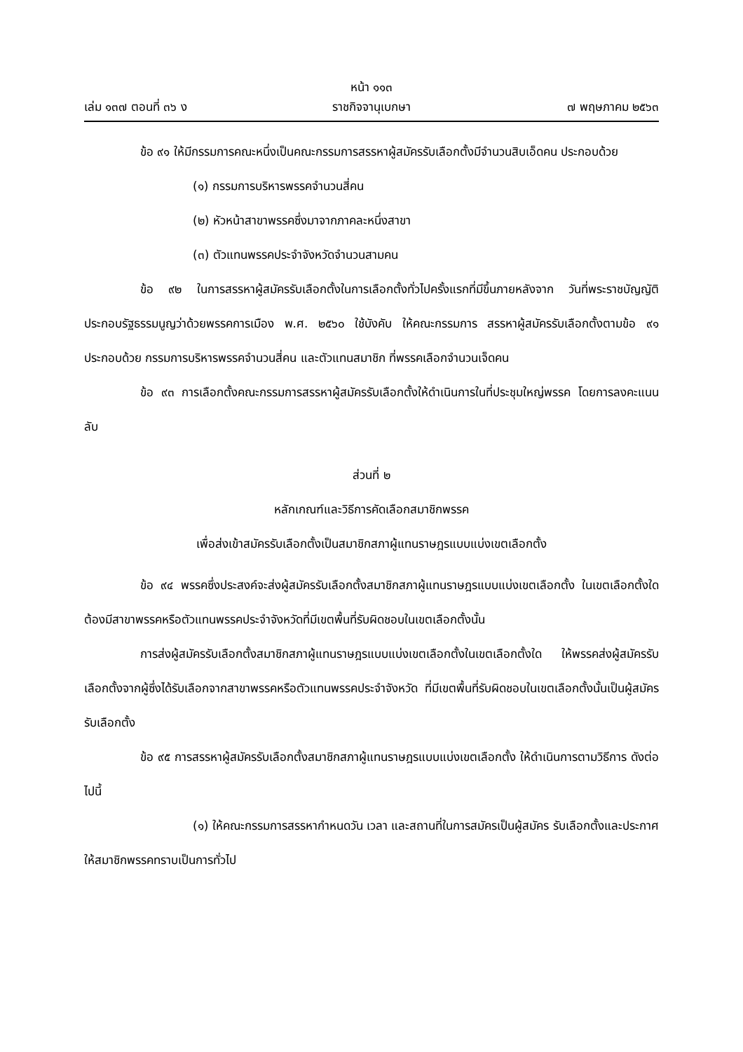หน้า ๑๑๓
เล่ม ๑๓๗ ตอนที่ ๓๖ ง ราชกิจจานุเบกษา ๗ พฤษภาคม ๒๕๖๓
ข้อ ๙๑ ให้มีกรรมการคณะหนึ่งเป็นคณะกรรมการสรรหาผู้สมัครรับเลือกตั้งมีจำนวนสิบเอ็ดคน ประกอบด้วย
(๑) กรรมการบริหารพรรคจำนวนสี่คน
(๒) หัวหน้าสาขาพรรคซึ่งมาจากภาคละหนึ่งสาขา
(๓) ตัวแทนพรรคประจำจังหวัดจำนวนสามคน
ข้อ ๙๒ ในการสรรหาผู้สมัครรับเลือกตั้งในการเลือกตั้งทั่วไปครั้งแรกที่มีขึ้นภายหลังจาก วันที่พระราชบัญญัติประกอบรัฐธรรมนูญว่าด้วยพรรคการเมือง พ.ศ. ๒๕๖๐ ใช้บังคับ ให้คณะกรรมการ สรรหาผู้สมัครรับเลือกตั้งตามข้อ ๙๑ ประกอบด้วย กรรมการบริหารพรรคจำนวนสี่คน และตัวแทนสมาชิก ที่พรรคเลือกจำนวนเจ็ดคน
ข้อ ๙๓ การเลือกตั้งคณะกรรมการสรรหาผู้สมัครรับเลือกตั้งให้ดำเนินการในที่ประชุมใหญ่พรรค โดยการลงคะแนนลับ
ส่วนที่ ๒
หลักเกณฑ์และวิธีการคัดเลือกสมาชิกพรรค
เพื่อส่งเข้าสมัครรับเลือกตั้งเป็นสมาชิกสภาผู้แทนราษฎรแบบแบ่งเขตเลือกตั้ง
ข้อ ๙๔ พรรคซึ่งประสงค์จะส่งผู้สมัครรับเลือกตั้งสมาชิกสภาผู้แทนราษฎรแบบแบ่งเขตเลือกตั้ง ในเขตเลือกตั้งใด ต้องมีสาขาพรรคหรือตัวแทนพรรคประจำจังหวัดที่มีเขตพื้นที่รับผิดชอบในเขตเลือกตั้งนั้น
การส่งผู้สมัครรับเลือกตั้งสมาชิกสภาผู้แทนราษฎรแบบแบ่งเขตเลือกตั้งในเขตเลือกตั้งใด ให้พรรคส่งผู้สมัครรับเลือกตั้งจากผู้ซึ่งได้รับเลือกจากสาขาพรรคหรือตัวแทนพรรคประจำจังหวัด ที่มีเขตพื้นที่รับผิดชอบในเขตเลือกตั้งนั้นเป็นผู้สมัคร รับเลือกตั้ง
ข้อ ๙๕ การสรรหาผู้สมัครรับเลือกตั้งสมาชิกสภาผู้แทนราษฎรแบบแบ่งเขตเลือกตั้ง ให้ดำเนินการตามวิธีการ ดังต่อไปนี้
(๑) ให้คณะกรรมการสรรหากำหนดวัน เวลา และสถานที่ในการสมัครเป็นผู้สมัคร รับเลือกตั้งและประกาศให้สมาชิกพรรคทราบเป็นการทั่วไป